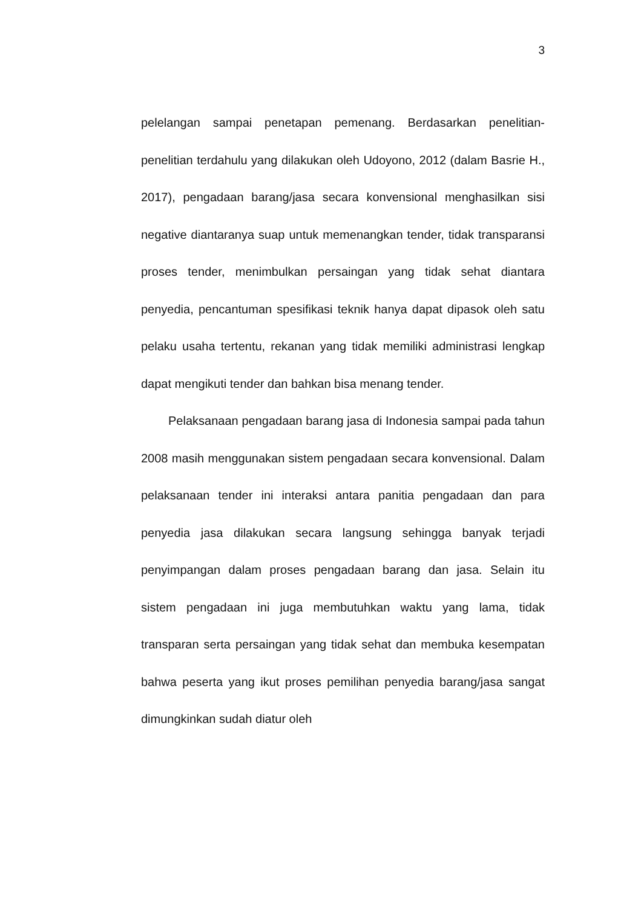3
pelelangan sampai penetapan pemenang. Berdasarkan penelitian-penelitian terdahulu yang dilakukan oleh Udoyono, 2012 (dalam Basrie H., 2017), pengadaan barang/jasa secara konvensional menghasilkan sisi negative diantaranya suap untuk memenangkan tender, tidak transparansi proses tender, menimbulkan persaingan yang tidak sehat diantara penyedia, pencantuman spesifikasi teknik hanya dapat dipasok oleh satu pelaku usaha tertentu, rekanan yang tidak memiliki administrasi lengkap dapat mengikuti tender dan bahkan bisa menang tender.
Pelaksanaan pengadaan barang jasa di Indonesia sampai pada tahun 2008 masih menggunakan sistem pengadaan secara konvensional. Dalam pelaksanaan tender ini interaksi antara panitia pengadaan dan para penyedia jasa dilakukan secara langsung sehingga banyak terjadi penyimpangan dalam proses pengadaan barang dan jasa. Selain itu sistem pengadaan ini juga membutuhkan waktu yang lama, tidak transparan serta persaingan yang tidak sehat dan membuka kesempatan bahwa peserta yang ikut proses pemilihan penyedia barang/jasa sangat dimungkinkan sudah diatur oleh